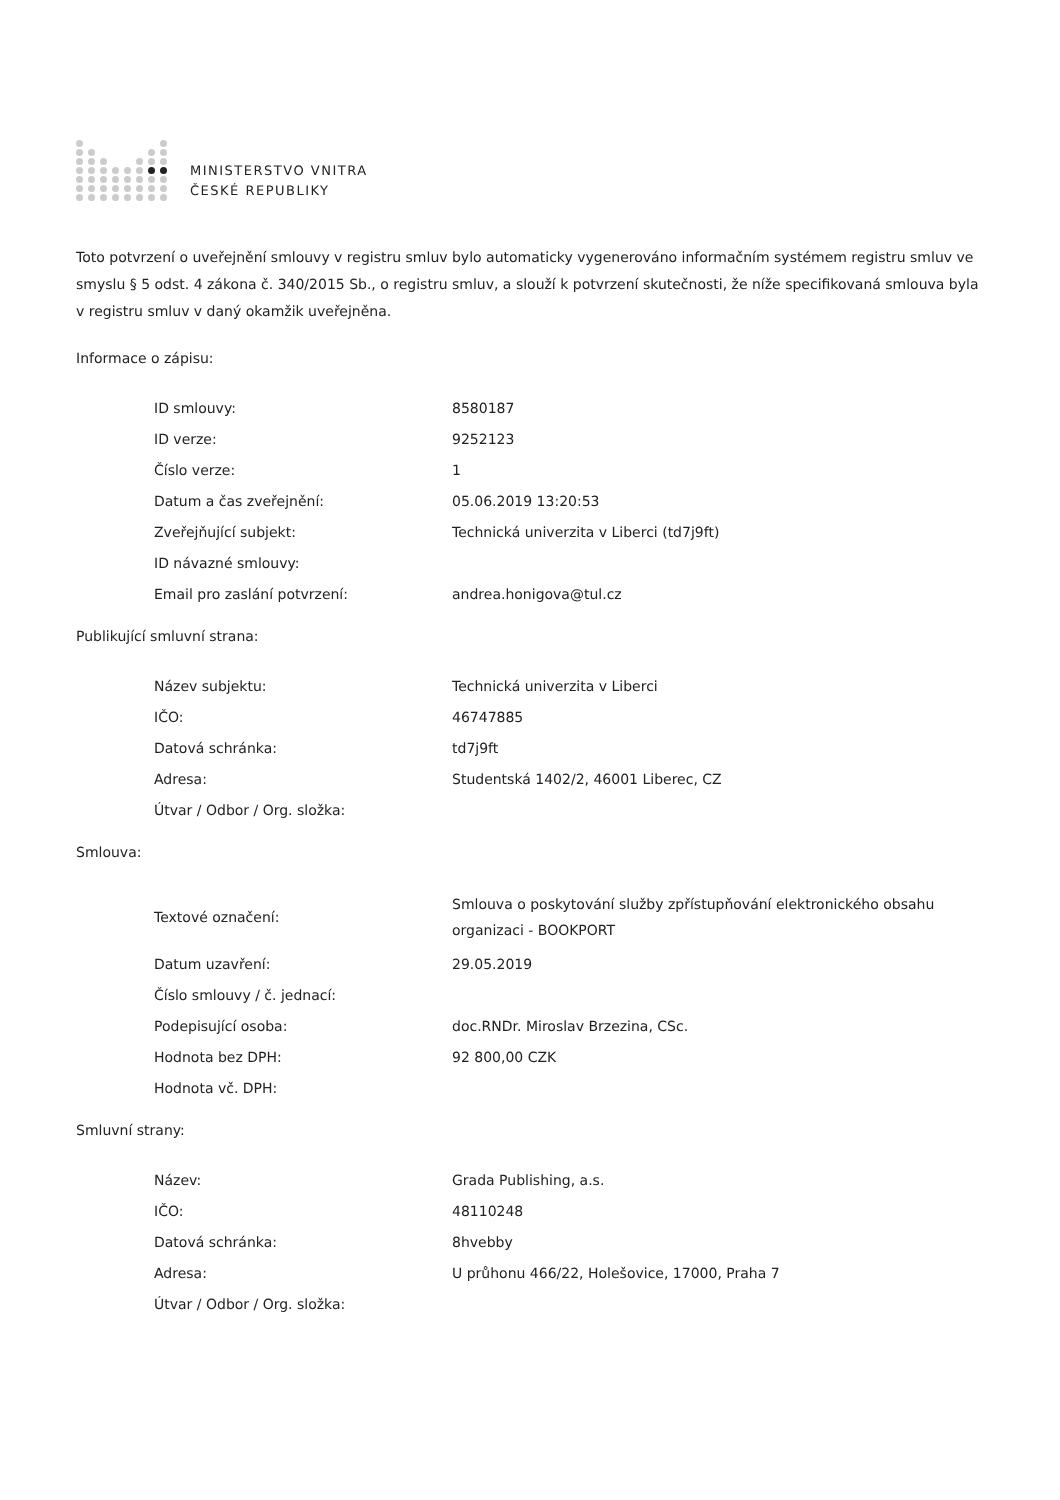MINISTERSTVO VNITRA
ČESKÉ REPUBLIKY
Toto potvrzení o uveřejnění smlouvy v registru smluv bylo automaticky vygenerováno informačním systémem registru smluv ve smyslu § 5 odst. 4 zákona č. 340/2015 Sb., o registru smluv, a slouží k potvrzení skutečnosti, že níže specifikovaná smlouva byla v registru smluv v daný okamžik uveřejněna.
Informace o zápisu:
| ID smlouvy: | 8580187 |
| ID verze: | 9252123 |
| Číslo verze: | 1 |
| Datum a čas zveřejnění: | 05.06.2019 13:20:53 |
| Zveřejňující subjekt: | Technická univerzita v Liberci (td7j9ft) |
| ID návazné smlouvy: | |
| Email pro zaslání potvrzení: | andrea.honigova@tul.cz |
Publikující smluvní strana:
| Název subjektu: | Technická univerzita v Liberci |
| IČO: | 46747885 |
| Datová schránka: | td7j9ft |
| Adresa: | Studentská 1402/2, 46001 Liberec, CZ |
| Útvar / Odbor / Org. složka: | |
Smlouva:
| Textové označení: | Smlouva o poskytování služby zpřístupňování elektronického obsahu organizaci - BOOKPORT |
| Datum uzavření: | 29.05.2019 |
| Číslo smlouvy / č. jednací: | |
| Podepisující osoba: | doc.RNDr. Miroslav Brzezina, CSc. |
| Hodnota bez DPH: | 92 800,00 CZK |
| Hodnota vč. DPH: | |
Smluvní strany:
| Název: | Grada Publishing, a.s. |
| IČO: | 48110248 |
| Datová schránka: | 8hvebby |
| Adresa: | U průhonu 466/22, Holešovice, 17000, Praha 7 |
| Útvar / Odbor / Org. složka: | |